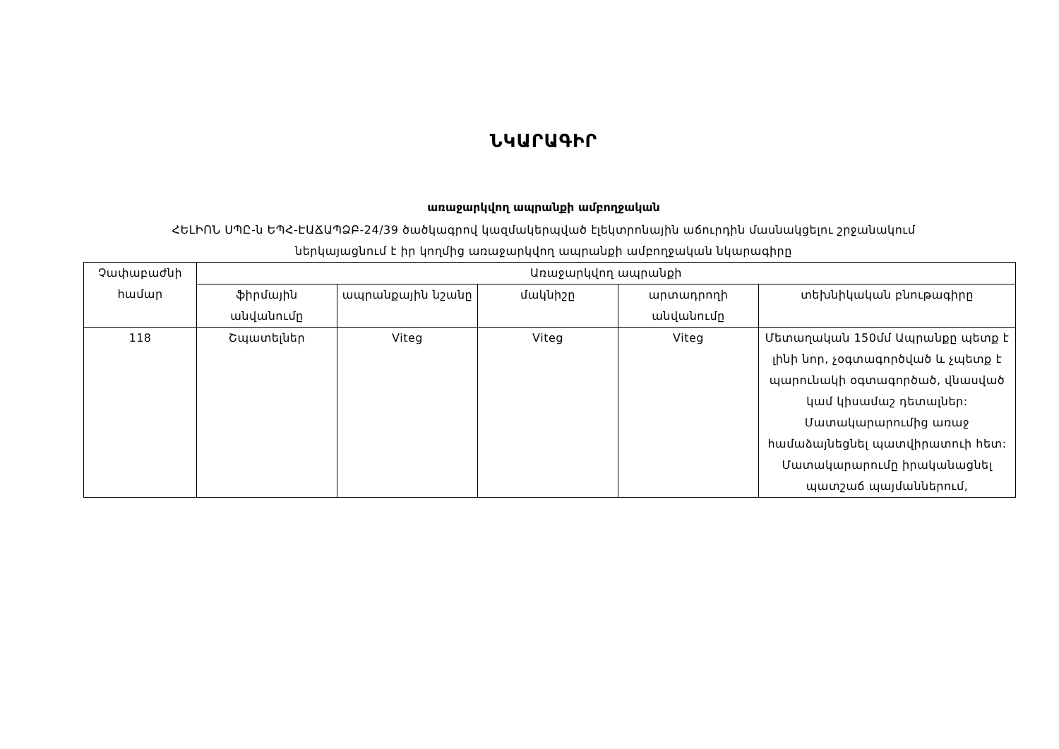ՆԿԱՐԱԳԻՐ
առաջարկվող ապրանքի ամբողջական
ՀԵԼԻՈՆ ՍՊԸ-ն ԵՊՀ-ԷԱՃԱՊՁԲ-24/39 ծածկագրով կազմակերպված էլեկտրոնային աճուրդին մասնակցելու շրջանակում
ներկայացնում է իր կողմից առաջարկվող ապրանքի ամբողջական նկարագիրը
| Չափաբաժնի համար | Առաջարկվող ապրանքի | | | | |
| --- | --- | --- | --- | --- | --- |
| | ֆիրմային անվանումը | ապրանքային նշանը | մակնիշը | արտադրողի անվանումը | տեխնիկական բնութագիրը |
| 118 | Շպատելներ | Viteg | Viteg | Viteg | Մետաղական 150մմ Ապրանքը պետք է լինի նոր, չօգտագործված և չպետք է պարունակի օգտագործած, վնասված կամ կիսամաշ դետալներ: Մատակարարումից առաջ համաձայնեցնել պատվիրատուի հետ: Մատակարարումը իրականացնել պատշաճ պայմաններում, |